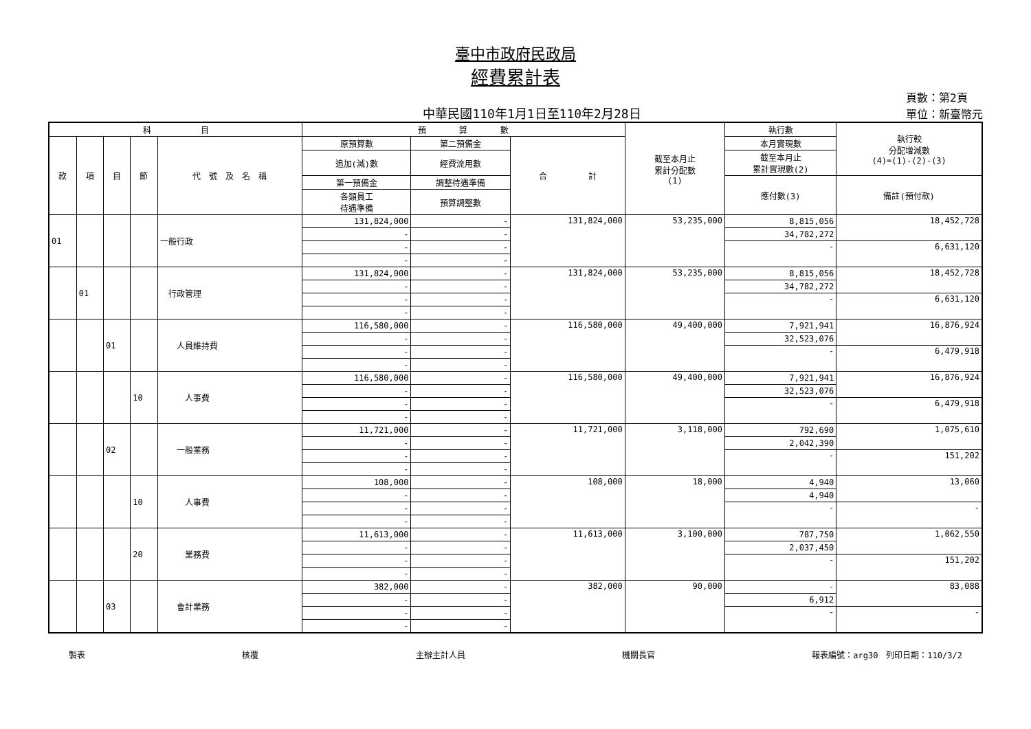臺中市政府民政局
經費累計表
中華民國110年1月1日至110年2月28日
頁數：第2頁
單位：新臺幣元
| 科 目 | | | | | 預 算 數 | | | 截至本月止 累計分配數 (1) | 執行數 | 執行較 分配增減數 (4)=(1)-(2)-(3) |
| --- | --- | --- | --- | --- | --- | --- | --- | --- | --- | --- |
| 款 | 項 | 目 | 節 | 代 號 及 名 稱 | 原預算數 | 第二預備金 | 合 計 | | 本月實現數 | |
| | | | | | 追加(減)數 | 經費流用數 | | | 截至本月止 累計實現數(2) | |
| | | | | | 第一預備金 | 調整待遇準備 | | | 應付數(3) | 備註(預付款) |
| | | | | | 各類員工 待遇準備 | 預算調整數 | | | | |
| 01 | | | | 一般行政 | 131,824,000 | - | 131,824,000 | 53,235,000 | 8,815,056 | 18,452,728 |
| | | | | | - | - | | | 34,782,272 | |
| | | | | | - | - | | | - | 6,631,120 |
| | | | | | - | - | | | | |
| | 01 | | | 行政管理 | 131,824,000 | - | 131,824,000 | 53,235,000 | 8,815,056 | 18,452,728 |
| | | | | | - | - | | | 34,782,272 | |
| | | | | | - | - | | | - | 6,631,120 |
| | | | | | - | - | | | | |
| | | 01 | | 人員維持費 | 116,580,000 | - | 116,580,000 | 49,400,000 | 7,921,941 | 16,876,924 |
| | | | | | - | - | | | 32,523,076 | |
| | | | | | - | - | | | - | 6,479,918 |
| | | | | | - | - | | | | |
| | | | 10 | 人事費 | 116,580,000 | - | 116,580,000 | 49,400,000 | 7,921,941 | 16,876,924 |
| | | | | | - | - | | | 32,523,076 | |
| | | | | | - | - | | | - | 6,479,918 |
| | | | | | - | - | | | | |
| | | 02 | | 一般業務 | 11,721,000 | - | 11,721,000 | 3,118,000 | 792,690 | 1,075,610 |
| | | | | | - | - | | | 2,042,390 | |
| | | | | | - | - | | | - | 151,202 |
| | | | | | - | - | | | | |
| | | | 10 | 人事費 | 108,000 | - | 108,000 | 18,000 | 4,940 | 13,060 |
| | | | | | - | - | | | 4,940 | |
| | | | | | - | - | | | - | - |
| | | | | | - | - | | | | |
| | | | 20 | 業務費 | 11,613,000 | - | 11,613,000 | 3,100,000 | 787,750 | 1,062,550 |
| | | | | | - | - | | | 2,037,450 | |
| | | | | | - | - | | | - | 151,202 |
| | | | | | - | - | | | | |
| | | 03 | | 會計業務 | 382,000 | - | 382,000 | 90,000 | - | 83,088 |
| | | | | | - | - | | | 6,912 | |
| | | | | | - | - | | | - | - |
| | | | | | - | - | | | | |
製表 核覆 主辦主計人員 機關長官 報表編號：arg30　列印日期：110/3/2